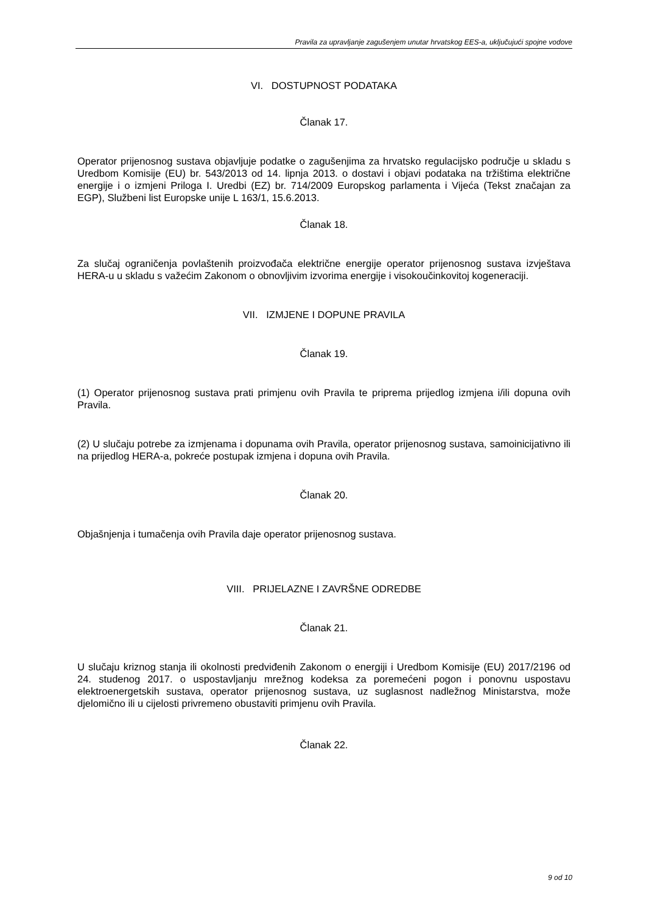Pravila za upravljanje zagušenjem unutar hrvatskog EES-a, uključujući spojne vodove
VI. DOSTUPNOST PODATAKA
Članak 17.
Operator prijenosnog sustava objavljuje podatke o zagušenjima za hrvatsko regulacijsko područje u skladu s Uredbom Komisije (EU) br. 543/2013 od 14. lipnja 2013. o dostavi i objavi podataka na tržištima električne energije i o izmjeni Priloga I. Uredbi (EZ) br. 714/2009 Europskog parlamenta i Vijeća (Tekst značajan za EGP), Službeni list Europske unije L 163/1, 15.6.2013.
Članak 18.
Za slučaj ograničenja povlaštenih proizvođača električne energije operator prijenosnog sustava izvještava HERA-u u skladu s važećim Zakonom o obnovljivim izvorima energije i visokoučinkovitoj kogeneraciji.
VII. IZMJENE I DOPUNE PRAVILA
Članak 19.
(1) Operator prijenosnog sustava prati primjenu ovih Pravila te priprema prijedlog izmjena i/ili dopuna ovih Pravila.
(2) U slučaju potrebe za izmjenama i dopunama ovih Pravila, operator prijenosnog sustava, samoinicijativno ili na prijedlog HERA-a, pokreće postupak izmjena i dopuna ovih Pravila.
Članak 20.
Objašnjenja i tumačenja ovih Pravila daje operator prijenosnog sustava.
VIII. PRIJELAZNE I ZAVRŠNE ODREDBE
Članak 21.
U slučaju kriznog stanja ili okolnosti predviđenih Zakonom o energiji i Uredbom Komisije (EU) 2017/2196 od 24. studenog 2017. o uspostavljanju mrežnog kodeksa za poremećeni pogon i ponovnu uspostavu elektroenergetskih sustava, operator prijenosnog sustava, uz suglasnost nadležnog Ministarstva, može djelomično ili u cijelosti privremeno obustaviti primjenu ovih Pravila.
Članak 22.
9 od 10